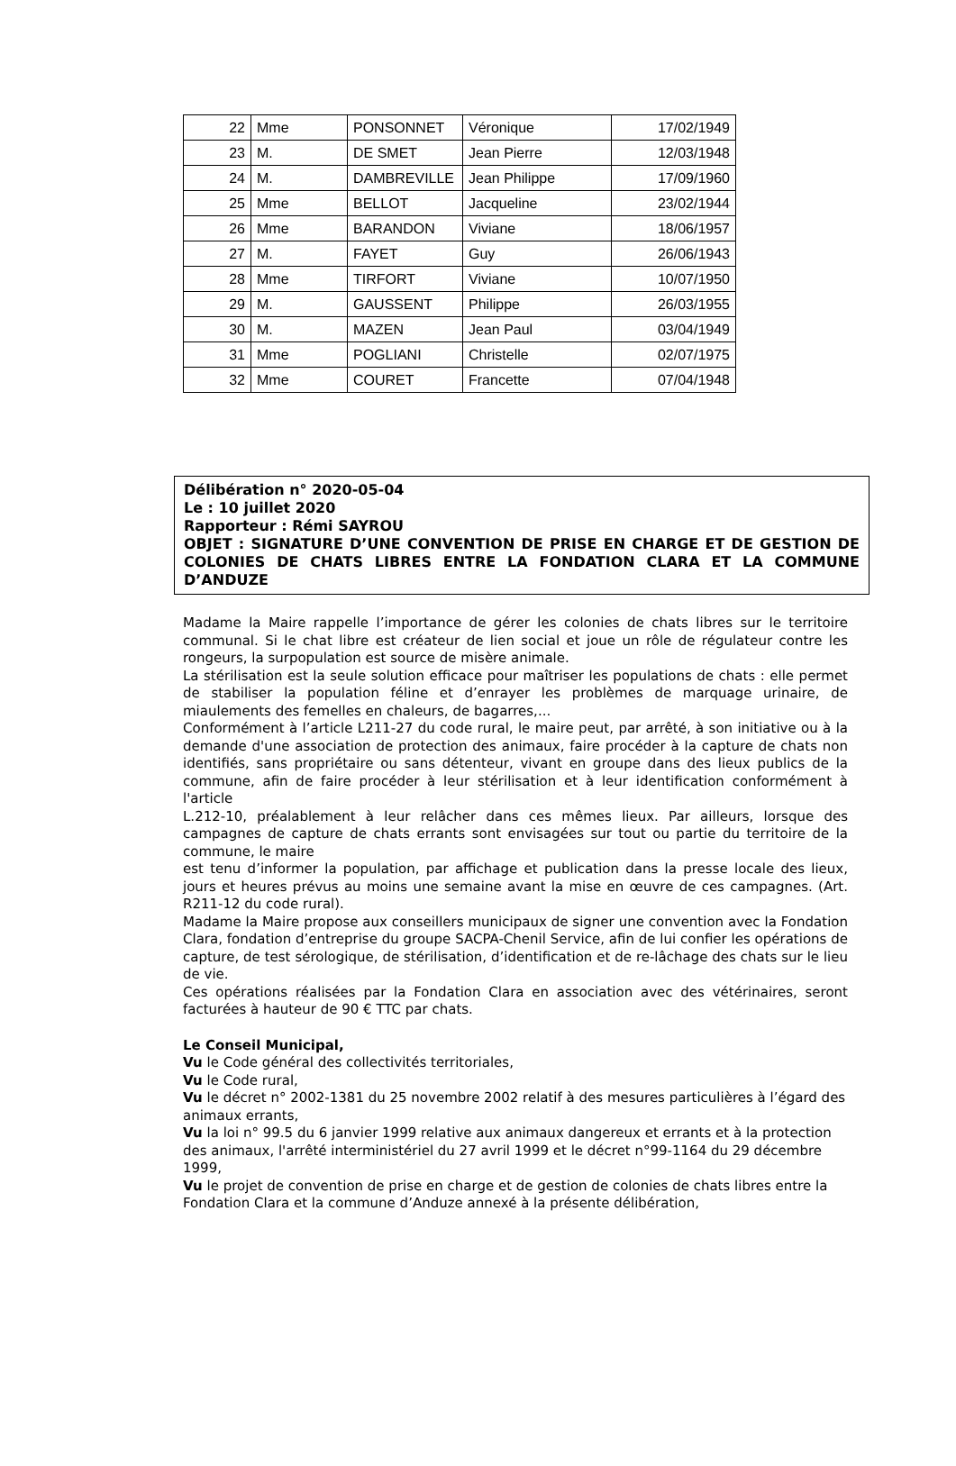| 22 | Mme | PONSONNET | Véronique | 17/02/1949 |
| 23 | M. | DE SMET | Jean Pierre | 12/03/1948 |
| 24 | M. | DAMBREVILLE | Jean Philippe | 17/09/1960 |
| 25 | Mme | BELLOT | Jacqueline | 23/02/1944 |
| 26 | Mme | BARANDON | Viviane | 18/06/1957 |
| 27 | M. | FAYET | Guy | 26/06/1943 |
| 28 | Mme | TIRFORT | Viviane | 10/07/1950 |
| 29 | M. | GAUSSENT | Philippe | 26/03/1955 |
| 30 | M. | MAZEN | Jean Paul | 03/04/1949 |
| 31 | Mme | POGLIANI | Christelle | 02/07/1975 |
| 32 | Mme | COURET | Francette | 07/04/1948 |
Délibération n° 2020-05-04
Le : 10 juillet 2020
Rapporteur : Rémi SAYROU
OBJET : SIGNATURE D’UNE CONVENTION DE PRISE EN CHARGE ET DE GESTION DE COLONIES DE CHATS LIBRES ENTRE LA FONDATION CLARA ET LA COMMUNE D’ANDUZE
Madame la Maire rappelle l’importance de gérer les colonies de chats libres sur le territoire communal. Si le chat libre est créateur de lien social et joue un rôle de régulateur contre les rongeurs, la surpopulation est source de misère animale.
La stérilisation est la seule solution efficace pour maîtriser les populations de chats : elle permet de stabiliser la population féline et d’enrayer les problèmes de marquage urinaire, de miaulements des femelles en chaleurs, de bagarres,...
Conformément à l’article L211-27 du code rural, le maire peut, par arrêté, à son initiative ou à la demande d'une association de protection des animaux, faire procéder à la capture de chats non identifiés, sans propriétaire ou sans détenteur, vivant en groupe dans des lieux publics de la commune, afin de faire procéder à leur stérilisation et à leur identification conformément à l'article
L.212-10, préalablement à leur relâcher dans ces mêmes lieux. Par ailleurs, lorsque des campagnes de capture de chats errants sont envisagées sur tout ou partie du territoire de la commune, le maire
est tenu d’informer la population, par affichage et publication dans la presse locale des lieux, jours et heures prévus au moins une semaine avant la mise en œuvre de ces campagnes. (Art. R211-12 du code rural).
Madame la Maire propose aux conseillers municipaux de signer une convention avec la Fondation Clara, fondation d’entreprise du groupe SACPA-Chenil Service, afin de lui confier les opérations de capture, de test sérologique, de stérilisation, d’identification et de re-lâchage des chats sur le lieu de vie.
Ces opérations réalisées par la Fondation Clara en association avec des vétérinaires, seront facturées à hauteur de 90 € TTC par chats.
Le Conseil Municipal,
Vu le Code général des collectivités territoriales,
Vu le Code rural,
Vu le décret n° 2002-1381 du 25 novembre 2002 relatif à des mesures particulières à l’égard des animaux errants,
Vu la loi n° 99.5 du 6 janvier 1999 relative aux animaux dangereux et errants et à la protection des animaux, l'arrêté interministériel du 27 avril 1999 et le décret n°99-1164 du 29 décembre 1999,
Vu le projet de convention de prise en charge et de gestion de colonies de chats libres entre la Fondation Clara et la commune d’Anduze annexé à la présente délibération,